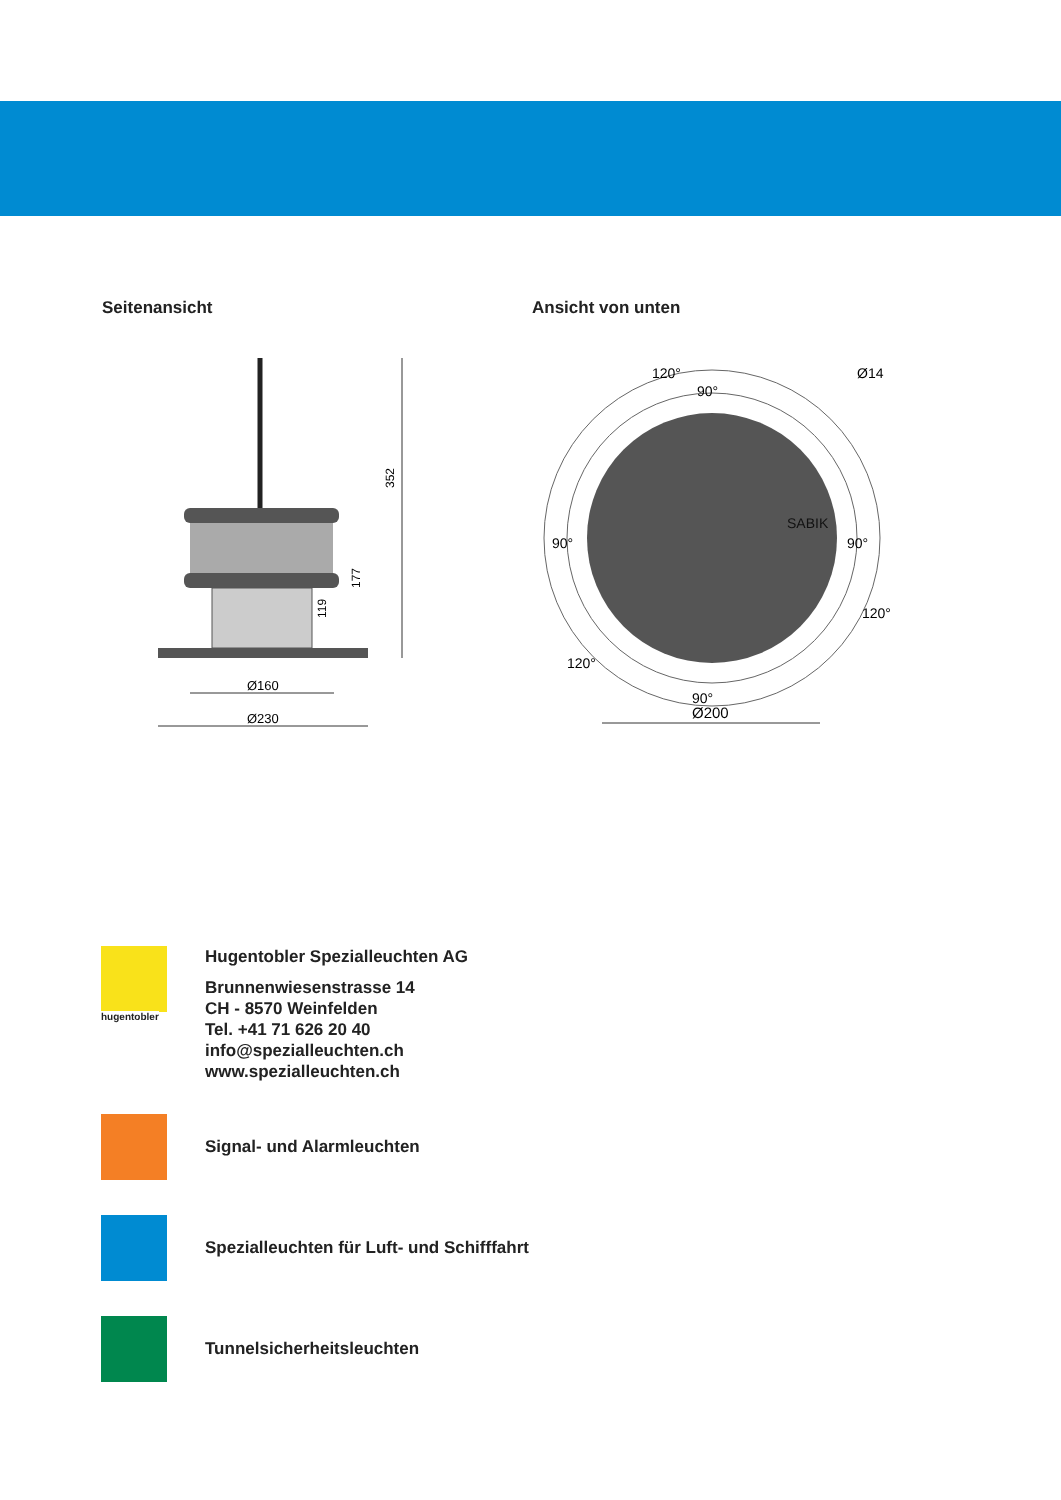Seitenansicht
352
177
119
Ø160
Ø230
Ansicht von unten
120°
90°
Ø14
90°
120°
90°
90°
120°
Ø200
SABIK
hugentobler
Hugentobler Spezialleuchten AG
Brunnenwiesenstrasse 14
CH - 8570 Weinfelden
Tel. +41 71 626 20 40
info@spezialleuchten.ch
www.spezialleuchten.ch
Signal- und Alarmleuchten
Spezialleuchten für Luft- und Schifffahrt
Tunnelsicherheitsleuchten